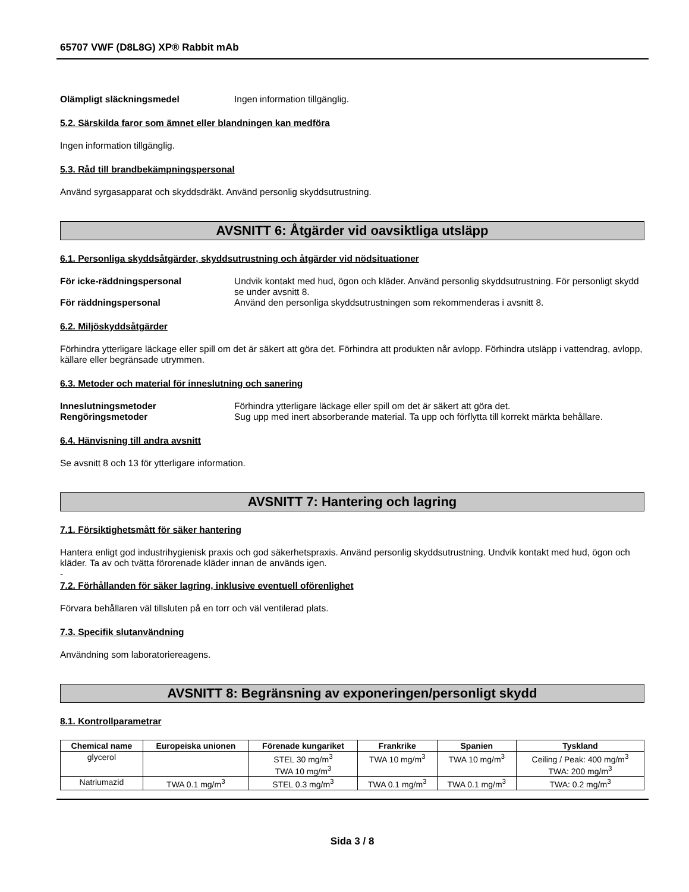65707 VWF (D8L8G) XP® Rabbit mAb
Olämpligt släckningsmedel Ingen information tillgänglig.
5.2. Särskilda faror som ämnet eller blandningen kan medföra
Ingen information tillgänglig.
5.3. Råd till brandbekämpningspersonal
Använd syrgasapparat och skyddsdräkt. Använd personlig skyddsutrustning.
AVSNITT 6: Åtgärder vid oavsiktliga utsläpp
6.1. Personliga skyddsåtgärder, skyddsutrustning och åtgärder vid nödsituationer
För icke-räddningspersonal Undvik kontakt med hud, ögon och kläder. Använd personlig skyddsutrustning. För personligt skydd se under avsnitt 8.
För räddningspersonal Använd den personliga skyddsutrustningen som rekommenderas i avsnitt 8.
6.2. Miljöskyddsåtgärder
Förhindra ytterligare läckage eller spill om det är säkert att göra det. Förhindra att produkten når avlopp. Förhindra utsläpp i vattendrag, avlopp, källare eller begränsade utrymmen.
6.3. Metoder och material för inneslutning och sanering
Inneslutningsmetoder Förhindra ytterligare läckage eller spill om det är säkert att göra det.
Rengöringsmetoder Sug upp med inert absorberande material. Ta upp och förflytta till korrekt märkta behållare.
6.4. Hänvisning till andra avsnitt
Se avsnitt 8 och 13 för ytterligare information.
AVSNITT 7: Hantering och lagring
7.1. Försiktighetsmått för säker hantering
Hantera enligt god industrihygienisk praxis och god säkerhetspraxis. Använd personlig skyddsutrustning. Undvik kontakt med hud, ögon och kläder. Ta av och tvätta förorenade kläder innan de används igen.
-
7.2. Förhållanden för säker lagring, inklusive eventuell oförenlighet
Förvara behållaren väl tillsluten på en torr och väl ventilerad plats.
7.3. Specifik slutanvändning
Användning som laboratoriereagens.
AVSNITT 8: Begränsning av exponeringen/personligt skydd
8.1. Kontrollparametrar
| Chemical name | Europeiska unionen | Förenade kungariket | Frankrike | Spanien | Tyskland |
| --- | --- | --- | --- | --- | --- |
| glycerol | | STEL 30 mg/m<sup>3</sup> TWA 10 mg/m<sup>3</sup> | TWA 10 mg/m<sup>3</sup> | TWA 10 mg/m<sup>3</sup> | Ceiling / Peak: 400 mg/m<sup>3</sup> TWA: 200 mg/m<sup>3</sup> |
| Natriumazid | TWA 0.1 mg/m<sup>3</sup> | STEL 0.3 mg/m<sup>3</sup> | TWA 0.1 mg/m<sup>3</sup> | TWA 0.1 mg/m<sup>3</sup> | TWA: 0.2 mg/m<sup>3</sup> |
Sida 3 / 8